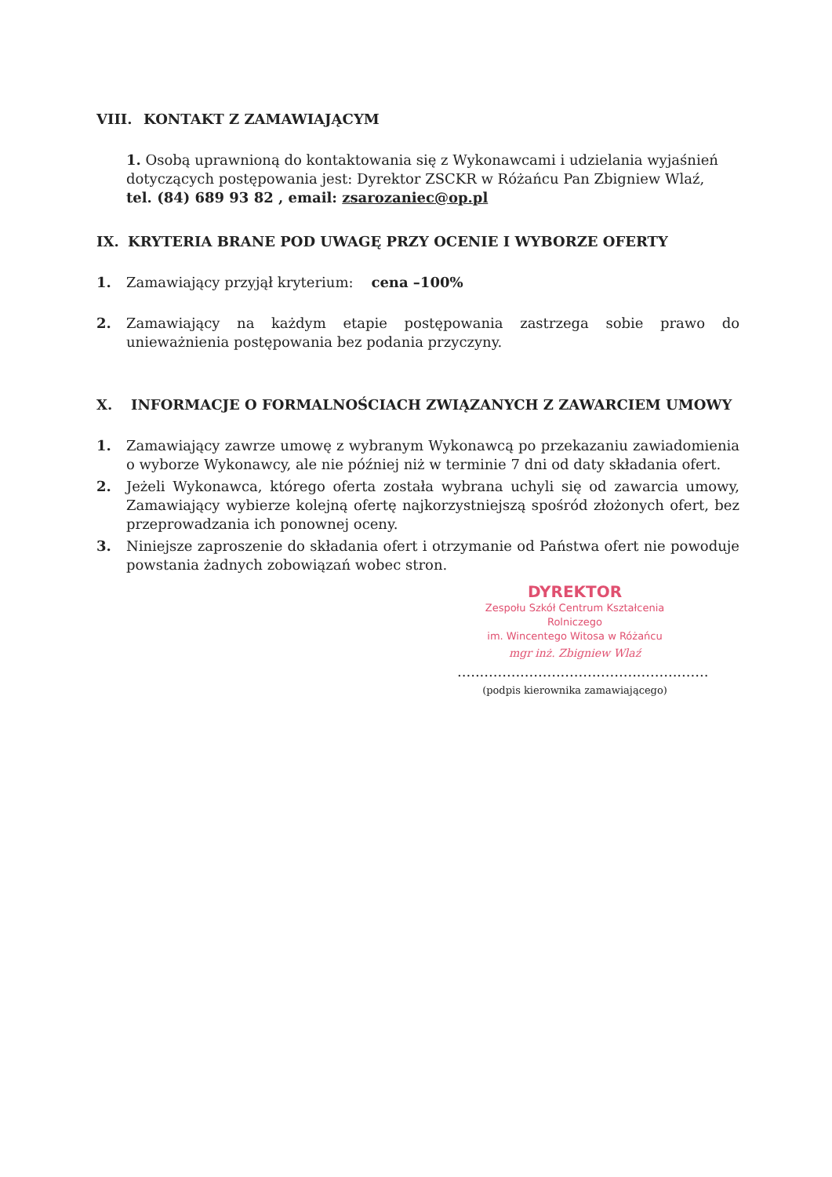VIII. KONTAKT Z ZAMAWIAJĄCYM
1. Osobą uprawnioną do kontaktowania się z Wykonawcami i udzielania wyjaśnień dotyczących postępowania jest: Dyrektor ZSCKR w Różańcu Pan Zbigniew Wlaź,
tel. (84) 689 93 82 , email: zsarozaniec@op.pl
IX. KRYTERIA BRANE POD UWAGĘ PRZY OCENIE I WYBORZE OFERTY
1. Zamawiający przyjął kryterium: cena –100%
2. Zamawiający na każdym etapie postępowania zastrzega sobie prawo do unieważnienia postępowania bez podania przyczyny.
X. INFORMACJE O FORMALNOŚCIACH ZWIĄZANYCH Z ZAWARCIEM UMOWY
1. Zamawiający zawrze umowę z wybranym Wykonawcą po przekazaniu zawiadomienia o wyborze Wykonawcy, ale nie później niż w terminie 7 dni od daty składania ofert.
2. Jeżeli Wykonawca, którego oferta została wybrana uchyli się od zawarcia umowy, Zamawiający wybierze kolejną ofertę najkorzystniejszą spośród złożonych ofert, bez przeprowadzania ich ponownej oceny.
3. Niniejsze zaproszenie do składania ofert i otrzymanie od Państwa ofert nie powoduje powstania żadnych zobowiązań wobec stron.
DYREKTOR
Zespołu Szkół Centrum Kształcenia Rolniczego
im. Wincentego Witosa w Różańcu
mgr inż. Zbigniew Wlaź
........................................................
(podpis kierownika zamawiającego)